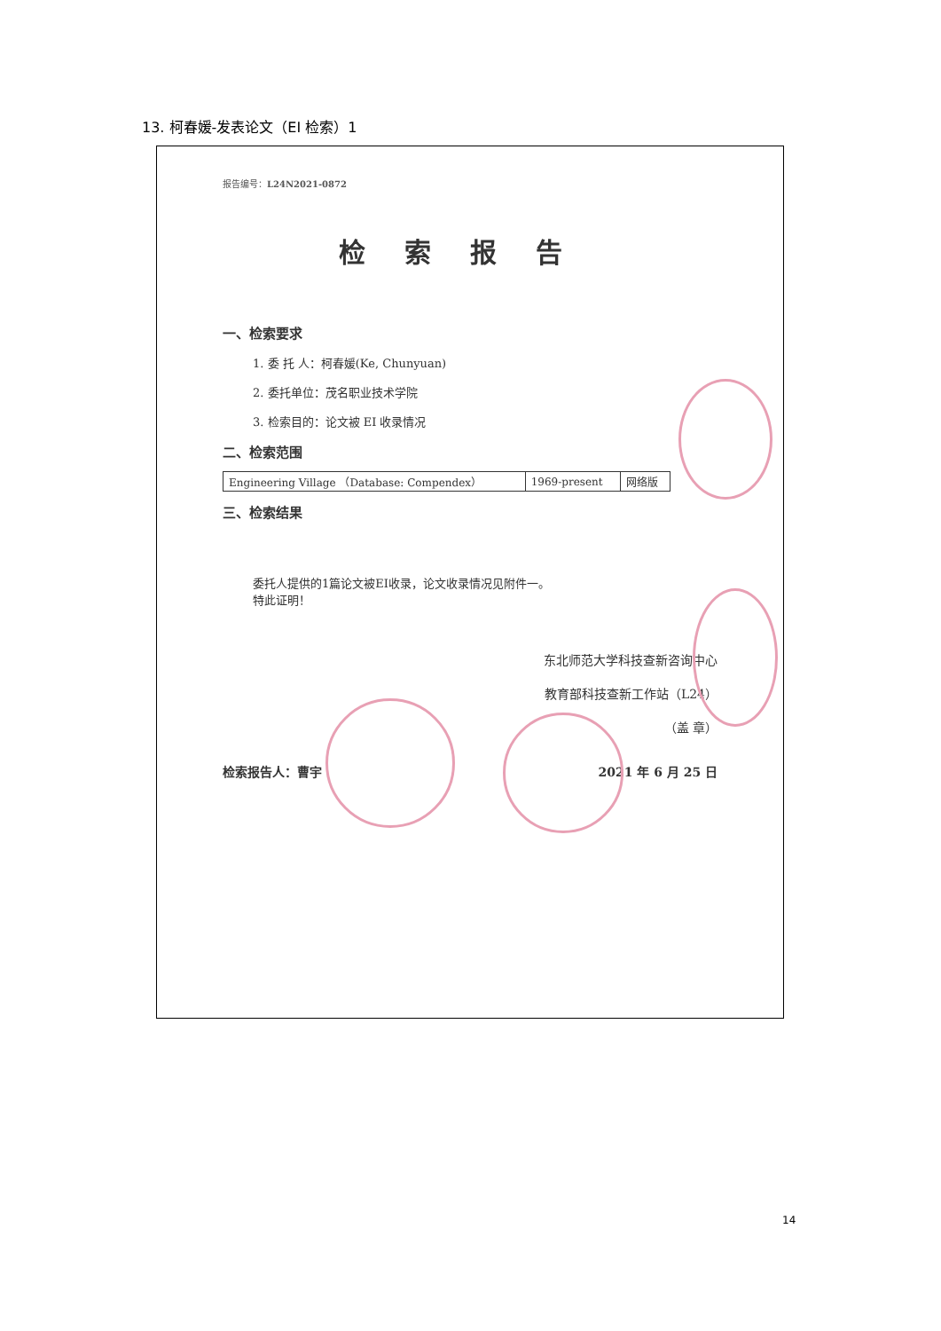13. 柯春媛-发表论文（EI 检索）1
报告编号：L24N2021-0872
检索报告
一、检索要求
1. 委 托 人：柯春媛(Ke, Chunyuan)
2. 委托单位：茂名职业技术学院
3. 检索目的：论文被 EI 收录情况
二、检索范围
| Engineering Village （Database: Compendex） | 1969-present | 网络版 |
三、检索结果
委托人提供的1篇论文被EI收录，论文收录情况见附件一。
特此证明！
东北师范大学科技查新咨询中心
教育部科技查新工作站（L24）
（盖 章）
检索报告人：曹宇 2021 年 6 月 25 日
14